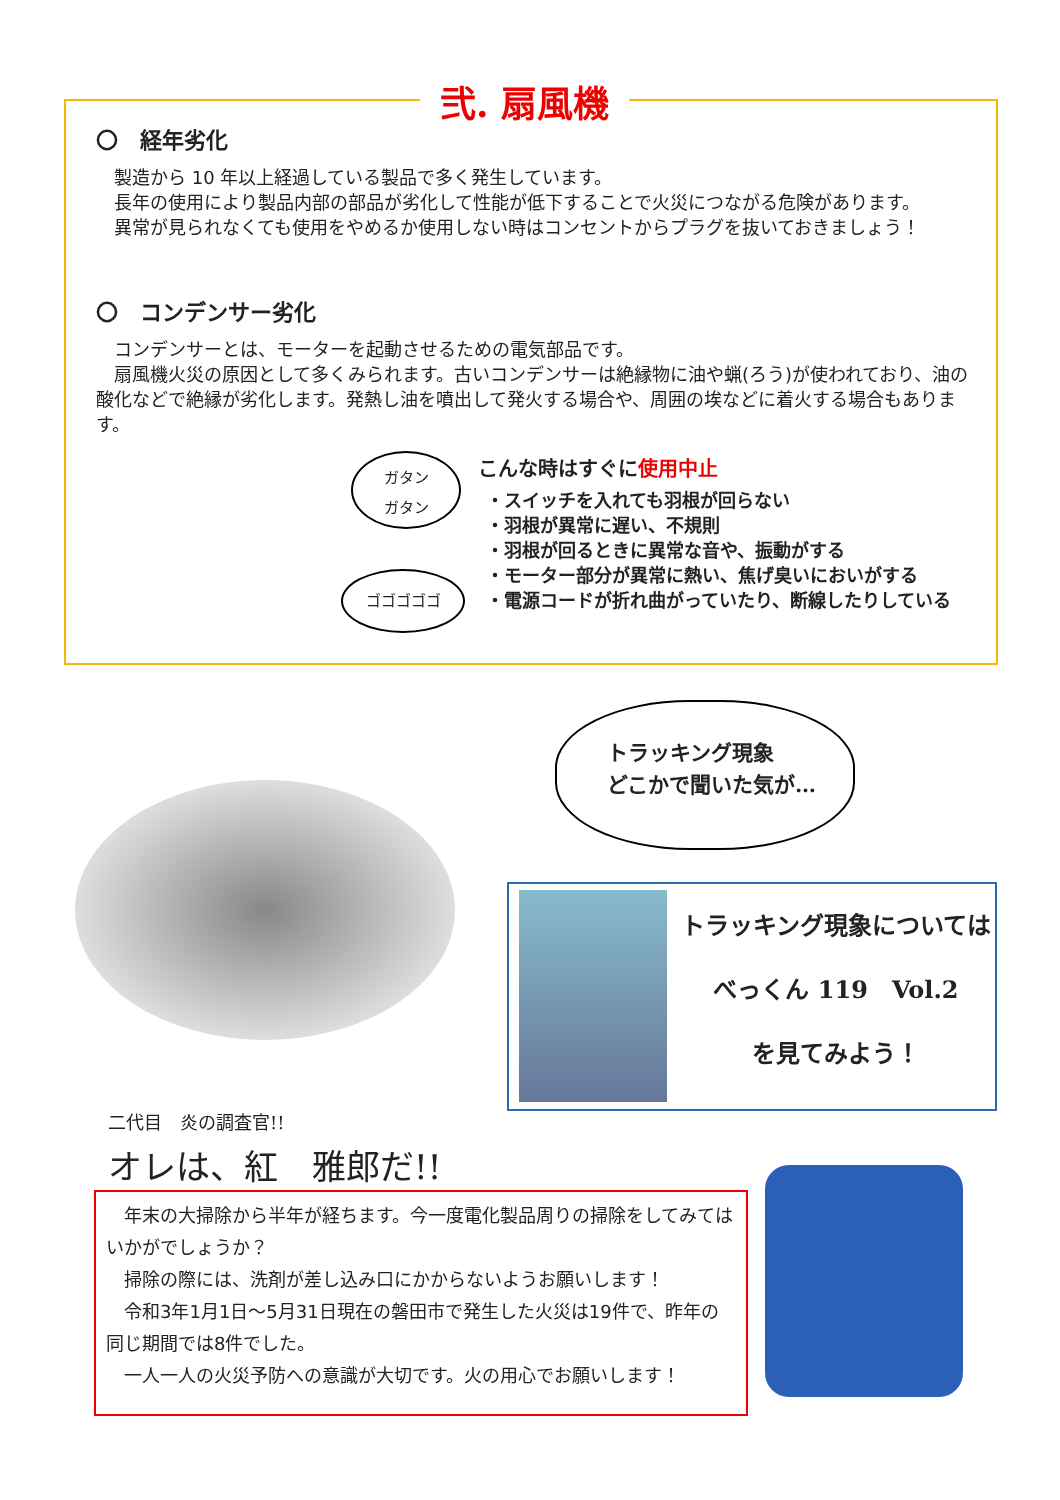弐. 扇風機
〇　経年劣化
　製造から 10 年以上経過している製品で多く発生しています。
　長年の使用により製品内部の部品が劣化して性能が低下することで火災につながる危険があります。
　異常が見られなくても使用をやめるか使用しない時はコンセントからプラグを抜いておきましょう！
〇　コンデンサー劣化
　コンデンサーとは、モーターを起動させるための電気部品です。
　扇風機火災の原因として多くみられます。古いコンデンサーは絶縁物に油や蝋(ろう)が使われており、油の酸化などで絶縁が劣化します。発熱し油を噴出して発火する場合や、周囲の埃などに着火する場合もあります。
ガタン
ガタン
ゴゴゴゴゴ
こんな時はすぐに使用中止
・スイッチを入れても羽根が回らない
・羽根が異常に遅い、不規則
・羽根が回るときに異常な音や、振動がする
・モーター部分が異常に熱い、焦げ臭いにおいがする
・電源コードが折れ曲がっていたり、断線したりしている
トラッキング現象
どこかで聞いた気が…
トラッキング現象については
べっくん 119　Vol.2
を見てみよう！
二代目　炎の調査官!!
オレは、紅　雅郎だ!!
　年末の大掃除から半年が経ちます。今一度電化製品周りの掃除をしてみてはいかがでしょうか？
　掃除の際には、洗剤が差し込み口にかからないようお願いします！
　令和3年1月1日～5月31日現在の磐田市で発生した火災は19件で、昨年の同じ期間では8件でした。
　一人一人の火災予防への意識が大切です。火の用心でお願いします！